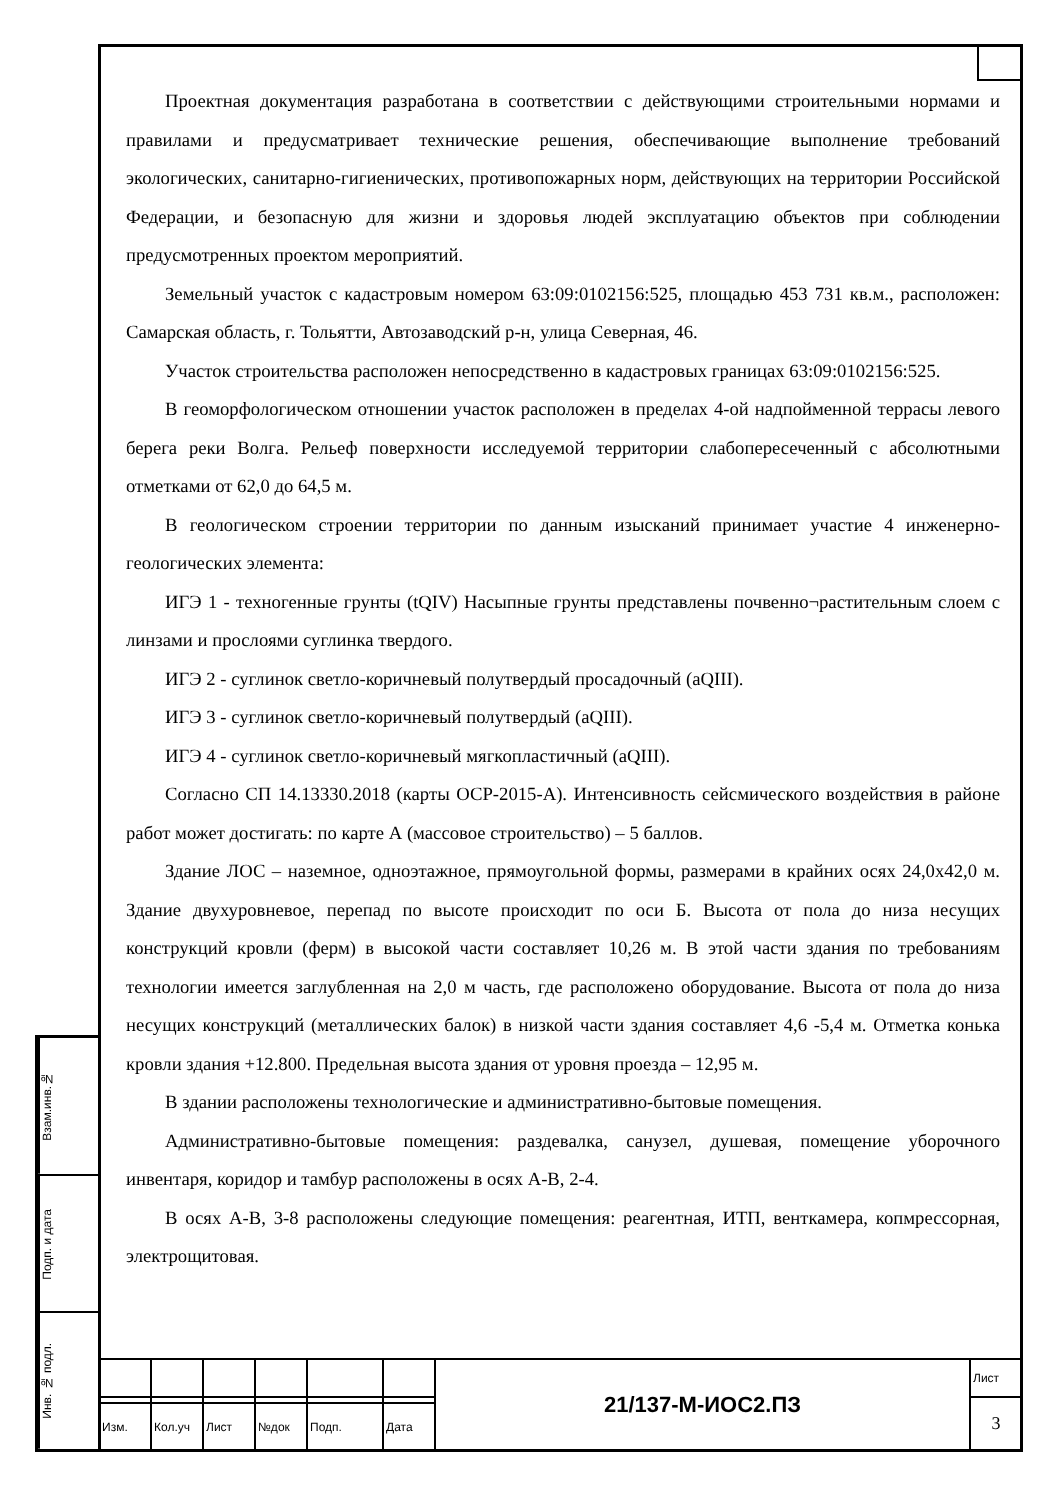Проектная документация разработана в соответствии с действующими строительными нормами и правилами и предусматривает технические решения, обеспечивающие выполнение требований экологических, санитарно-гигиенических, противопожарных норм, действующих на территории Российской Федерации, и безопасную для жизни и здоровья людей эксплуатацию объектов при соблюдении предусмотренных проектом мероприятий.
Земельный участок с кадастровым номером 63:09:0102156:525, площадью 453 731 кв.м., расположен: Самарская область, г. Тольятти, Автозаводский р-н, улица Северная, 46.
Участок строительства расположен непосредственно в кадастровых границах 63:09:0102156:525.
В геоморфологическом отношении участок расположен в пределах 4-ой надпойменной террасы левого берега реки Волга. Рельеф поверхности исследуемой территории слабопересеченный с абсолютными отметками от 62,0 до 64,5 м.
В геологическом строении территории по данным изысканий принимает участие 4 инженерно-геологических элемента:
ИГЭ 1 - техногенные грунты (tQIV) Насыпные грунты представлены почвенно¬растительным слоем с линзами и прослоями суглинка твердого.
ИГЭ 2 - суглинок светло-коричневый полутвердый просадочный (aQIII).
ИГЭ 3 - суглинок светло-коричневый полутвердый (aQIII).
ИГЭ 4 - суглинок светло-коричневый мягкопластичный (aQIII).
Согласно СП 14.13330.2018 (карты ОСР-2015-А). Интенсивность сейсмического воздействия в районе работ может достигать: по карте А (массовое строительство) – 5 баллов.
Здание ЛОС – наземное, одноэтажное, прямоугольной формы, размерами в крайних осях 24,0х42,0 м. Здание двухуровневое, перепад по высоте происходит по оси Б. Высота от пола до низа несущих конструкций кровли (ферм) в высокой части составляет 10,26 м. В этой части здания по требованиям технологии имеется заглубленная на 2,0 м часть, где расположено оборудование. Высота от пола до низа несущих конструкций (металлических балок) в низкой части здания составляет 4,6 -5,4 м. Отметка конька кровли здания +12.800. Предельная высота здания от уровня проезда – 12,95 м.
В здании расположены технологические и административно-бытовые помещения.
Административно-бытовые помещения: раздевалка, санузел, душевая, помещение уборочного инвентаря, коридор и тамбур расположены в осях А-В, 2-4.
В осях А-В, 3-8 расположены следующие помещения: реагентная, ИТП, венткамера, копмрессорная, электрощитовая.
Взам.инв.№
Подп. и дата
Инв. № подл.
| | | | | | | 21/137-М-ИОС2.ПЗ | Лист |
| | | | | | | | 3 |
| Изм. | Кол.уч | Лист | №док | Подп. | Дата | | |